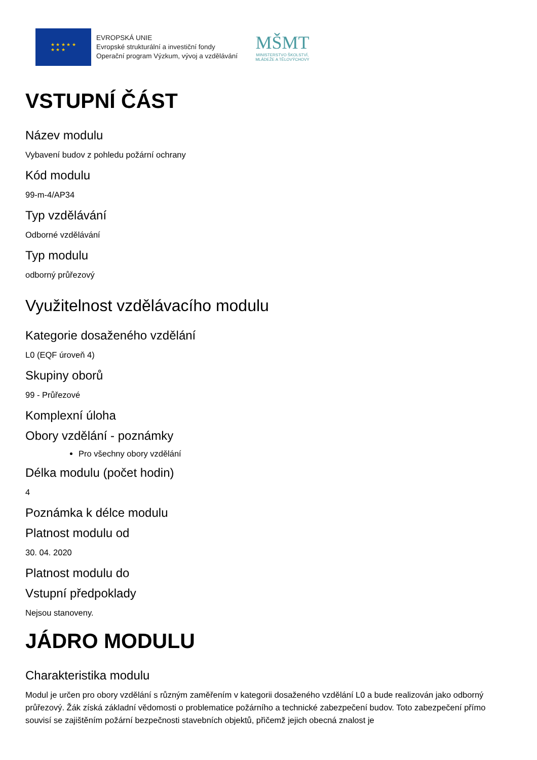★ ★ ★ ★ ★
★ ★ ★
EVROPSKÁ UNIE
Evropské strukturální a investiční fondy
Operační program Výzkum, vývoj a vzdělávání
MŠMT
MINISTERSTVO ŠKOLSTVÍ,
MLÁDEŽE A TĚLOVÝCHOVY
VSTUPNÍ ČÁST
Název modulu
Vybavení budov z pohledu požární ochrany
Kód modulu
99-m-4/AP34
Typ vzdělávání
Odborné vzdělávání
Typ modulu
odborný průřezový
Využitelnost vzdělávacího modulu
Kategorie dosaženého vzdělání
L0 (EQF úroveň 4)
Skupiny oborů
99 - Průřezové
Komplexní úloha
Obory vzdělání - poznámky
Pro všechny obory vzdělání
Délka modulu (počet hodin)
4
Poznámka k délce modulu
Platnost modulu od
30. 04. 2020
Platnost modulu do
Vstupní předpoklady
Nejsou stanoveny.
JÁDRO MODULU
Charakteristika modulu
Modul je určen pro obory vzdělání s různým zaměřením v kategorii dosaženého vzdělání L0 a bude realizován jako odborný průřezový. Žák získá základní vědomosti o problematice požárního a technické zabezpečení budov. Toto zabezpečení přímo souvisí se zajištěním požární bezpečnosti stavebních objektů, přičemž jejich obecná znalost je